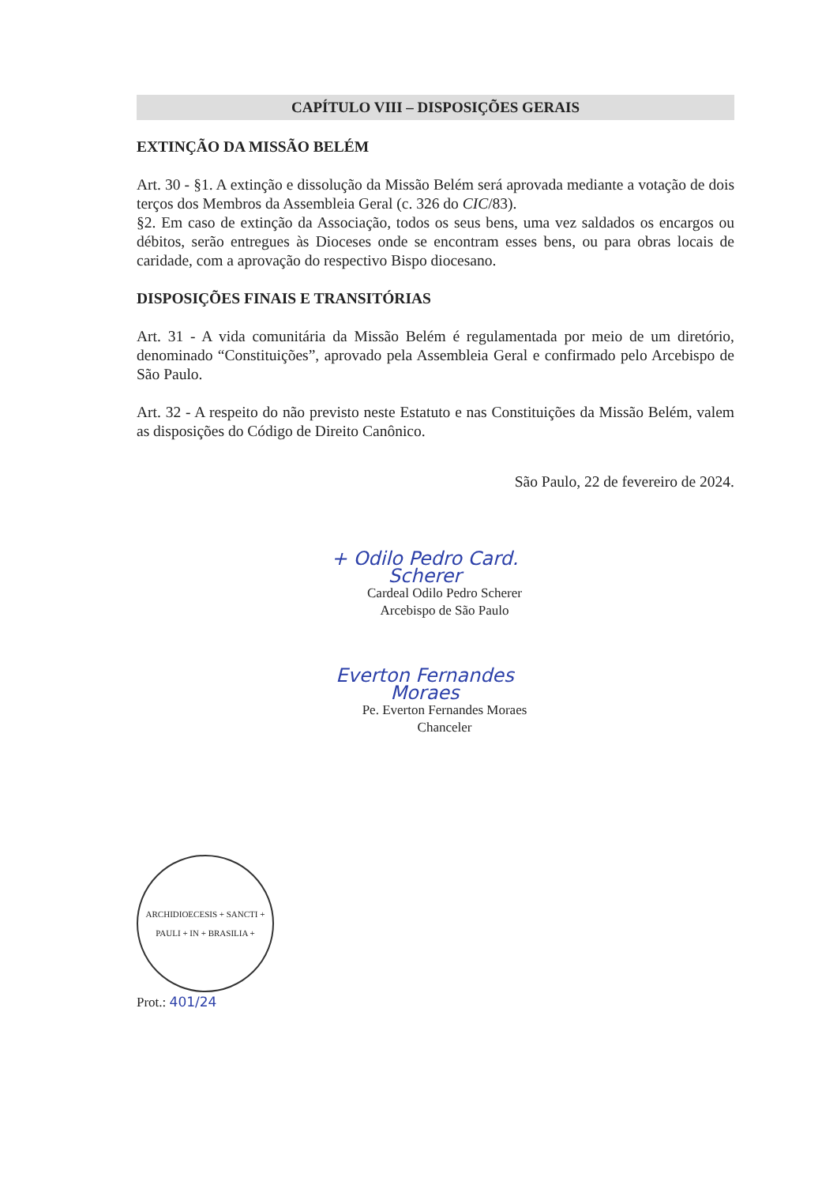CAPÍTULO VIII – DISPOSIÇÕES GERAIS
EXTINÇÃO DA MISSÃO BELÉM
Art. 30 - §1. A extinção e dissolução da Missão Belém será aprovada mediante a votação de dois terços dos Membros da Assembleia Geral (c. 326 do CIC/83).
§2. Em caso de extinção da Associação, todos os seus bens, uma vez saldados os encargos ou débitos, serão entregues às Dioceses onde se encontram esses bens, ou para obras locais de caridade, com a aprovação do respectivo Bispo diocesano.
DISPOSIÇÕES FINAIS E TRANSITÓRIAS
Art. 31 - A vida comunitária da Missão Belém é regulamentada por meio de um diretório, denominado “Constituições”, aprovado pela Assembleia Geral e confirmado pelo Arcebispo de São Paulo.
Art. 32 - A respeito do não previsto neste Estatuto e nas Constituições da Missão Belém, valem as disposições do Código de Direito Canônico.
São Paulo, 22 de fevereiro de 2024.
+ Odilo Pedro Card. Scherer
Cardeal Odilo Pedro Scherer
Arcebispo de São Paulo
Everton Fernandes Moraes
Pe. Everton Fernandes Moraes
Chanceler
ARCHIDIOECESIS + SANCTI + PAULI + IN + BRASILIA +
Prot.: 401/24